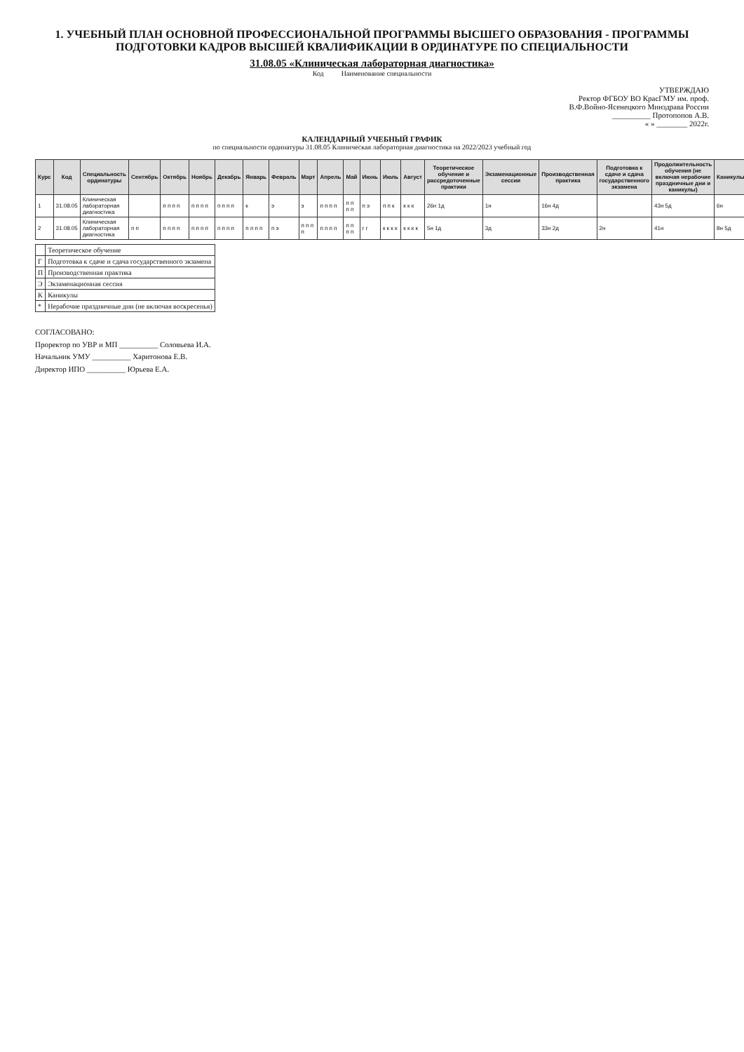1. УЧЕБНЫЙ ПЛАН ОСНОВНОЙ ПРОФЕССИОНАЛЬНОЙ ПРОГРАММЫ ВЫСШЕГО ОБРАЗОВАНИЯ - ПРОГРАММЫ ПОДГОТОВКИ КАДРОВ ВЫСШЕЙ КВАЛИФИКАЦИИ В ОРДИНАТУРЕ ПО СПЕЦИАЛЬНОСТИ
31.08.05 «Клиническая лабораторная диагностика»
Код Наименование специальности
УТВЕРЖДАЮ
Ректор ФГБОУ ВО КрасГМУ им. проф.
В.Ф.Войно-Ясенецкого Минздрава России
__________ Протопопов А.В.
« » ________ 2022г.
КАЛЕНДАРНЫЙ УЧЕБНЫЙ ГРАФИК
по специальности ординатуры 31.08.05 Клиническая лабораторная диагностика на 2022/2023 учебный год
| Курс | Код | Специальность ординатуры | Сентябрь | Октябрь | Ноябрь | Декабрь | Январь | Февраль | Март | Апрель | Май | Июнь | Июль | Август | Теоретическое обучение и рассредоточенные практики | Экзаменационные сессии | Производственная практика | Подготовка к сдаче и сдача государственного экзамена | Продолжительность обучения (не включая нерабочие праздничные дни и каникулы) | Каникулы |
| --- | --- | --- | --- | --- | --- | --- | --- | --- | --- | --- | --- | --- | --- | --- | --- | --- | --- | --- | --- | --- |
| 1 | 31.08.05 | Клиническая лабораторная диагностика | | п п п п | п п п п | п п п п | к | э | э | п п п п | п п п п | п э | п п к | к к к | 26н 1д | 1н | 16н 4д | | 43н 5д | 6н |
| 2 | 31.08.05 | Клиническая лабораторная диагностика | п п | п п п п | п п п п | п п п п | п п п п | п э | п п п п | п п п п | п п п п | г г | к к к к | к к к к | 5н 1д | 3д | 33н 2д | 2н | 41н | 8н 5д |
| | Теоретическое обучение |
| Г | Подготовка к сдаче и сдача государственного экзамена |
| П | Производственная практика |
| Э | Экзаменационная сессия |
| К | Каникулы |
| * | Нерабочие праздничные дни (не включая воскресенья) |
СОГЛАСОВАНО:
Проректор по УВР и МП __________ Соловьева И.А.
Начальник УМУ __________ Харитонова Е.В.
Директор ИПО __________ Юрьева Е.А.